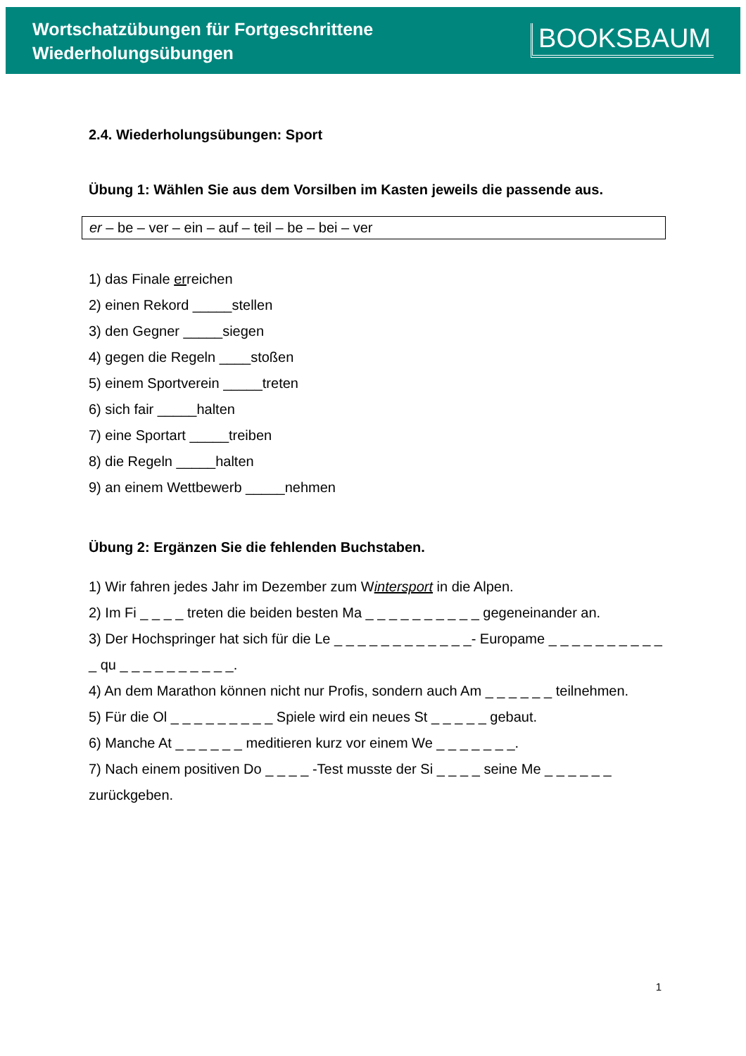Wortschatzübungen für Fortgeschrittene
Wiederholungsübungen
BOOKSBAUM
2.4. Wiederholungsübungen: Sport
Übung 1: Wählen Sie aus dem Vorsilben im Kasten jeweils die passende aus.
er – be – ver – ein – auf – teil – be – bei – ver
1) das Finale erreichen
2) einen Rekord _____stellen
3) den Gegner _____siegen
4) gegen die Regeln ____stoßen
5) einem Sportverein _____treten
6) sich fair _____halten
7) eine Sportart _____treiben
8) die Regeln _____halten
9) an einem Wettbewerb _____nehmen
Übung 2: Ergänzen Sie die fehlenden Buchstaben.
1) Wir fahren jedes Jahr im Dezember zum Wintersport in die Alpen.
2) Im Fi _ _ _ _ treten die beiden besten Ma _ _ _ _ _ _ _ _ _ _ gegeneinander an.
3) Der Hochspringer hat sich für die Le _ _ _ _ _ _ _ _ _ _ _ _- Europame _ _ _ _ _ _ _ _ _ _ _ qu _ _ _ _ _ _ _ _ _ _.
4) An dem Marathon können nicht nur Profis, sondern auch Am _ _ _ _ _ _ teilnehmen.
5) Für die Ol _ _ _ _ _ _ _ _ _ Spiele wird ein neues St _ _ _ _ _ gebaut.
6) Manche At _ _ _ _ _ _ meditieren kurz vor einem We _ _ _ _ _ _ _.
7) Nach einem positiven Do _ _ _ _ -Test musste der Si _ _ _ _ seine Me _ _ _ _ _ _ zurückgeben.
1